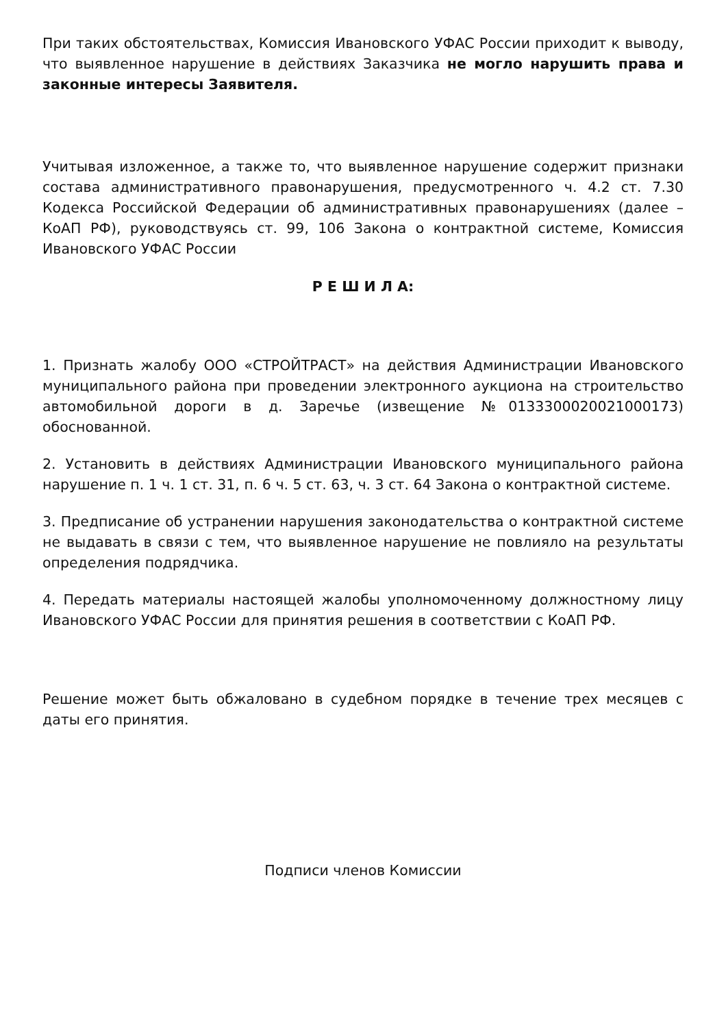При таких обстоятельствах, Комиссия Ивановского УФАС России приходит к выводу, что выявленное нарушение в действиях Заказчика не могло нарушить права и законные интересы Заявителя.
Учитывая изложенное, а также то, что выявленное нарушение содержит признаки состава административного правонарушения, предусмотренного ч. 4.2 ст. 7.30 Кодекса Российской Федерации об административных правонарушениях (далее – КоАП РФ), руководствуясь ст. 99, 106 Закона о контрактной системе, Комиссия Ивановского УФАС России
Р Е Ш И Л А:
1. Признать жалобу ООО «СТРОЙТРАСТ» на действия Администрации Ивановского муниципального района при проведении электронного аукциона на строительство автомобильной дороги в д. Заречье (извещение №0133300020021000173) обоснованной.
2. Установить в действиях Администрации Ивановского муниципального района нарушение п. 1 ч. 1 ст. 31, п. 6 ч. 5 ст. 63, ч. 3 ст. 64 Закона о контрактной системе.
3. Предписание об устранении нарушения законодательства о контрактной системе не выдавать в связи с тем, что выявленное нарушение не повлияло на результаты определения подрядчика.
4. Передать материалы настоящей жалобы уполномоченному должностному лицу Ивановского УФАС России для принятия решения в соответствии с КоАП РФ.
Решение может быть обжаловано в судебном порядке в течение трех месяцев с даты его принятия.
Подписи членов Комиссии